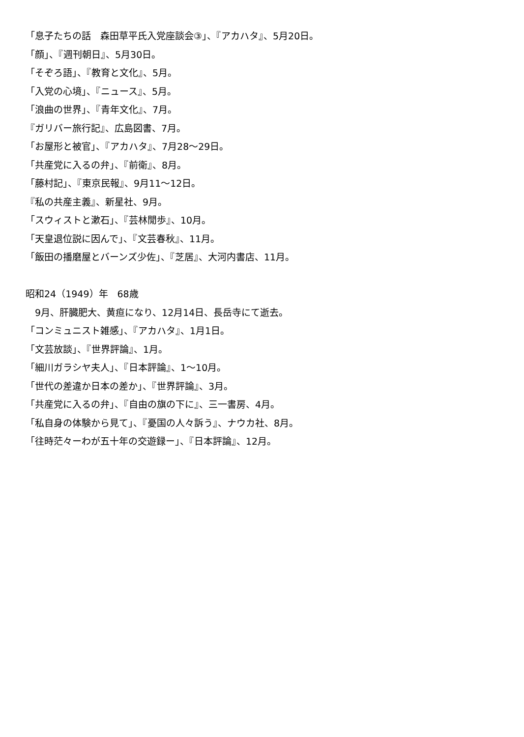「息子たちの話　森田草平氏入党座談会③」、『アカハタ』、5月20日。
「顔」、『週刊朝日』、5月30日。
「そぞろ語」、『教育と文化』、5月。
「入党の心境」、『ニュース』、5月。
「浪曲の世界」、『青年文化』、7月。
『ガリバー旅行記』、広島図書、7月。
「お屋形と被官」、『アカハタ』、7月28〜29日。
「共産党に入るの弁」、『前衛』、8月。
「藤村記」、『東京民報』、9月11〜12日。
『私の共産主義』、新星社、9月。
「スウィストと漱石」、『芸林閒歩』、10月。
「天皇退位説に因んで」、『文芸春秋』、11月。
「飯田の播磨屋とバーンズ少佐」、『芝居』、大河内書店、11月。
昭和24（1949）年　68歳
　9月、肝臓肥大、黄疸になり、12月14日、長岳寺にて逝去。
「コンミュニスト雑感」、『アカハタ』、1月1日。
「文芸放談」、『世界評論』、1月。
「細川ガラシヤ夫人」、『日本評論』、1〜10月。
「世代の差違か日本の差か」、『世界評論』、3月。
「共産党に入るの弁」、『自由の旗の下に』、三一書房、4月。
「私自身の体験から見て」、『憂国の人々訴う』、ナウカ社、8月。
「往時茫々ーわが五十年の交遊録ー」、『日本評論』、12月。